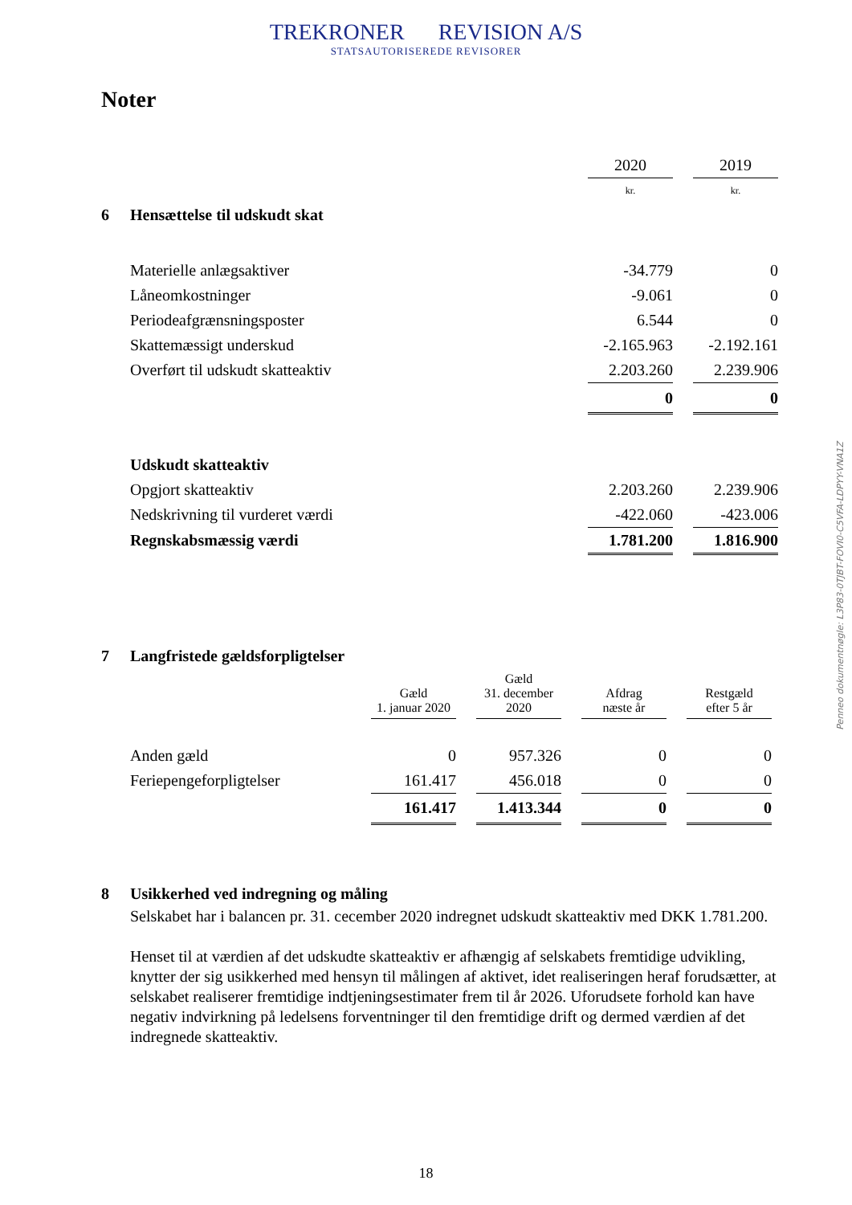TREKRONER REVISION A/S
STATSAUTORISEREDE REVISORER
Noter
Penneo dokumentnøgle: L3P83-0TJBT-FOVI0-C5VFA-LDPYY-VNA1Z
| | | 2020 | | 2019 |
| | | kr. | | kr. |
| 6 | Hensættelse til udskudt skat | | | |
| | Materielle anlægsaktiver | -34.779 | | 0 |
| | Låneomkostninger | -9.061 | | 0 |
| | Periodeafgrænsningsposter | 6.544 | | 0 |
| | Skattemæssigt underskud | -2.165.963 | | -2.192.161 |
| | Overført til udskudt skatteaktiv | 2.203.260 | | 2.239.906 |
| | | 0 | | 0 |
| | Udskudt skatteaktiv | | | |
| | Opgjort skatteaktiv | 2.203.260 | | 2.239.906 |
| | Nedskrivning til vurderet værdi | -422.060 | | -423.006 |
| | Regnskabsmæssig værdi | 1.781.200 | | 1.816.900 |
| 7 | Langfristede gældsforpligtelser | | | | | | | |
| | | Gæld 1. januar 2020 | | Gæld 31. december 2020 | | Afdrag næste år | | Restgæld efter 5 år |
| | Anden gæld | 0 | | 957.326 | | 0 | | 0 |
| | Feriepengeforpligtelser | 161.417 | | 456.018 | | 0 | | 0 |
| | | 161.417 | | 1.413.344 | | 0 | | 0 |
| 8 | Usikkerhed ved indregning og måling |
Selskabet har i balancen pr. 31. cecember 2020 indregnet udskudt skatteaktiv med DKK 1.781.200.
Henset til at værdien af det udskudte skatteaktiv er afhængig af selskabets fremtidige udvikling, knytter der sig usikkerhed med hensyn til målingen af aktivet, idet realiseringen heraf forudsætter, at selskabet realiserer fremtidige indtjeningsestimater frem til år 2026. Uforudsete forhold kan have negativ indvirkning på ledelsens forventninger til den fremtidige drift og dermed værdien af det indregnede skatteaktiv.
18